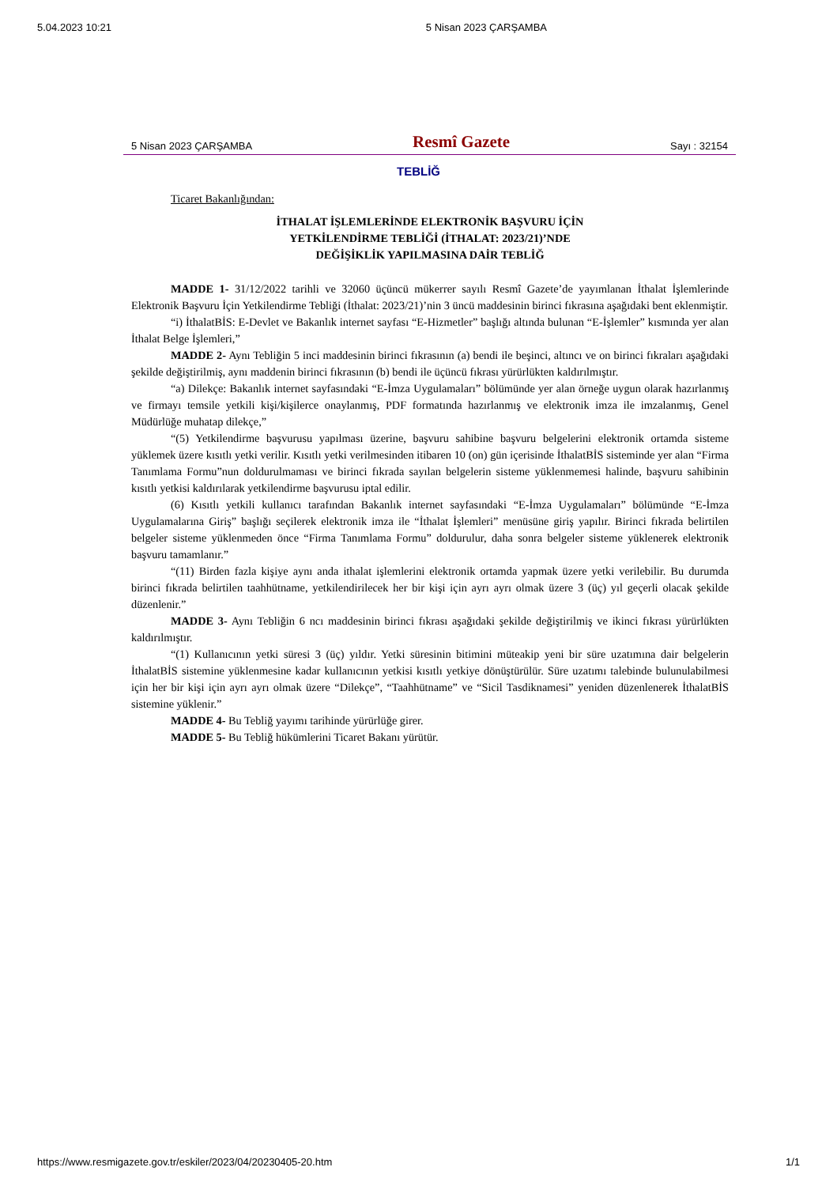5.04.2023 10:21 5 Nisan 2023 ÇARŞAMBA
5 Nisan 2023 ÇARŞAMBA Resmî Gazete Sayı : 32154
TEBLİĞ
Ticaret Bakanlığından:
İTHALAT İŞLEMLERİNDE ELEKTRONİK BAŞVURU İÇİN
YETKİLENDİRME TEBLİĞİ (İTHALAT: 2023/21)’NDE
DEĞİŞİKLİK YAPILMASINA DAİR TEBLİĞ
MADDE 1- 31/12/2022 tarihli ve 32060 üçüncü mükerrer sayılı Resmî Gazete’de yayımlanan İthalat İşlemlerinde Elektronik Başvuru İçin Yetkilendirme Tebliği (İthalat: 2023/21)’nin 3 üncü maddesinin birinci fıkrasına aşağıdaki bent eklenmiştir.
“i) İthalatBİS: E-Devlet ve Bakanlık internet sayfası “E-Hizmetler” başlığı altında bulunan “E-İşlemler” kısmında yer alan İthalat Belge İşlemleri,”
MADDE 2- Aynı Tebliğin 5 inci maddesinin birinci fıkrasının (a) bendi ile beşinci, altıncı ve on birinci fıkraları aşağıdaki şekilde değiştirilmiş, aynı maddenin birinci fıkrasının (b) bendi ile üçüncü fıkrası yürürlükten kaldırılmıştır.
“a) Dilekçe: Bakanlık internet sayfasındaki “E-İmza Uygulamaları” bölümünde yer alan örneğe uygun olarak hazırlanmış ve firmayı temsile yetkili kişi/kişilerce onaylanmış, PDF formatında hazırlanmış ve elektronik imza ile imzalanmış, Genel Müdürlüğe muhatap dilekçe,”
“(5) Yetkilendirme başvurusu yapılması üzerine, başvuru sahibine başvuru belgelerini elektronik ortamda sisteme yüklemek üzere kısıtlı yetki verilir. Kısıtlı yetki verilmesinden itibaren 10 (on) gün içerisinde İthalatBİS sisteminde yer alan “Firma Tanımlama Formu”nun doldurulmaması ve birinci fıkrada sayılan belgelerin sisteme yüklenmemesi halinde, başvuru sahibinin kısıtlı yetkisi kaldırılarak yetkilendirme başvurusu iptal edilir.
(6) Kısıtlı yetkili kullanıcı tarafından Bakanlık internet sayfasındaki “E-İmza Uygulamaları” bölümünde “E-İmza Uygulamalarına Giriş” başlığı seçilerek elektronik imza ile “İthalat İşlemleri” menüsüne giriş yapılır. Birinci fıkrada belirtilen belgeler sisteme yüklenmeden önce “Firma Tanımlama Formu” doldurulur, daha sonra belgeler sisteme yüklenerek elektronik başvuru tamamlanır.”
“(11) Birden fazla kişiye aynı anda ithalat işlemlerini elektronik ortamda yapmak üzere yetki verilebilir. Bu durumda birinci fıkrada belirtilen taahhütname, yetkilendirilecek her bir kişi için ayrı ayrı olmak üzere 3 (üç) yıl geçerli olacak şekilde düzenlenir.”
MADDE 3- Aynı Tebliğin 6 ncı maddesinin birinci fıkrası aşağıdaki şekilde değiştirilmiş ve ikinci fıkrası yürürlükten kaldırılmıştır.
“(1) Kullanıcının yetki süresi 3 (üç) yıldır. Yetki süresinin bitimini müteakip yeni bir süre uzatımına dair belgelerin İthalatBİS sistemine yüklenmesine kadar kullanıcının yetkisi kısıtlı yetkiye dönüştürülür. Süre uzatımı talebinde bulunulabilmesi için her bir kişi için ayrı ayrı olmak üzere “Dilekçe”, “Taahhütname” ve “Sicil Tasdiknamesi” yeniden düzenlenerek İthalatBİS sistemine yüklenir.”
MADDE 4- Bu Tebliğ yayımı tarihinde yürürlüğe girer.
MADDE 5- Bu Tebliğ hükümlerini Ticaret Bakanı yürütür.
https://www.resmigazete.gov.tr/eskiler/2023/04/20230405-20.htm 1/1